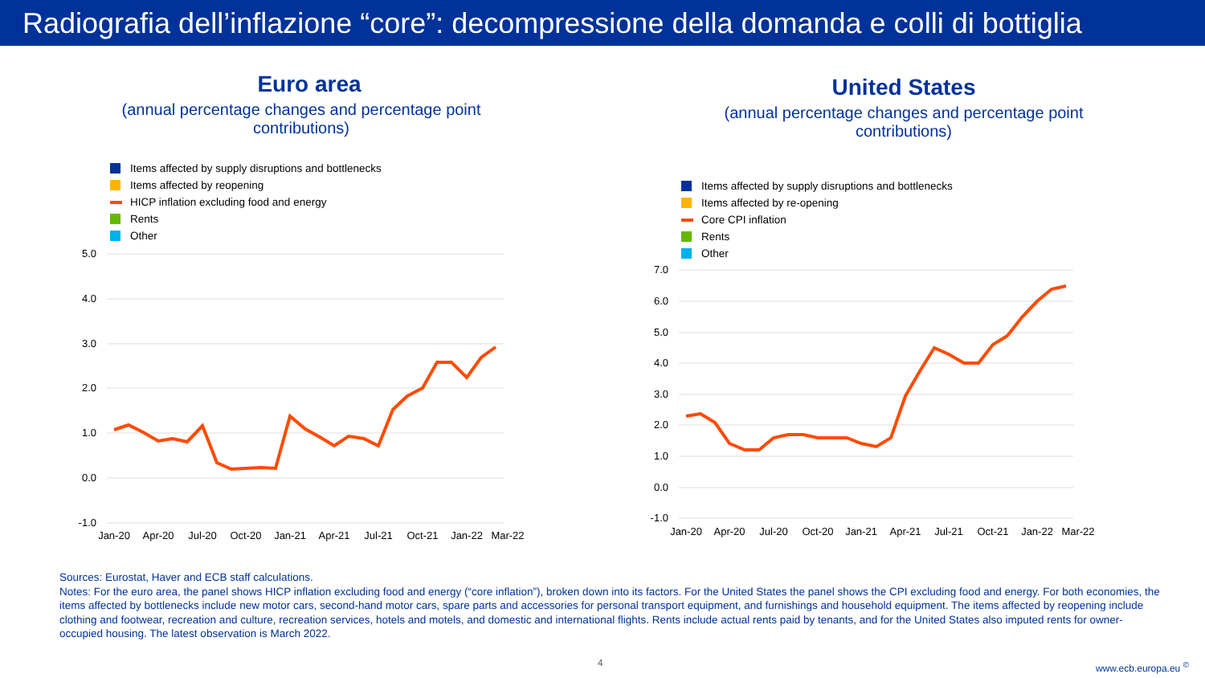Radiografia dell’inflazione “core”: decompressione della domanda e colli di bottiglia
Euro area
(annual percentage changes and percentage point
contributions)
Items affected by supply disruptions and bottlenecks
Items affected by reopening
HICP inflation excluding food and energy
Rents
Other
5.0
4.0
3.0
2.0
1.0
0.0
-1.0
Jan-20
Apr-20
Jul-20
Oct-20
Jan-21
Apr-21
Jul-21
Oct-21
Jan-22
Mar-22
United States
(annual percentage changes and percentage point
contributions)
Items affected by supply disruptions and bottlenecks
Items affected by re-opening
Core CPI inflation
Rents
Other
7.0
6.0
5.0
4.0
3.0
2.0
1.0
0.0
-1.0
Jan-20
Apr-20
Jul-20
Oct-20
Jan-21
Apr-21
Jul-21
Oct-21
Jan-22
Mar-22
Sources: Eurostat, Haver and ECB staff calculations.
Notes: For the euro area, the panel shows HICP inflation excluding food and energy (“core inflation”), broken down into its factors. For the United States the panel shows the CPI excluding food and energy. For both economies, the items affected by bottlenecks include new motor cars, second-hand motor cars, spare parts and accessories for personal transport equipment, and furnishings and household equipment. The items affected by reopening include clothing and footwear, recreation and culture, recreation services, hotels and motels, and domestic and international flights. Rents include actual rents paid by tenants, and for the United States also imputed rents for owner-occupied housing. The latest observation is March 2022.
4 www.ecb.europa.eu <sup>©</sup>